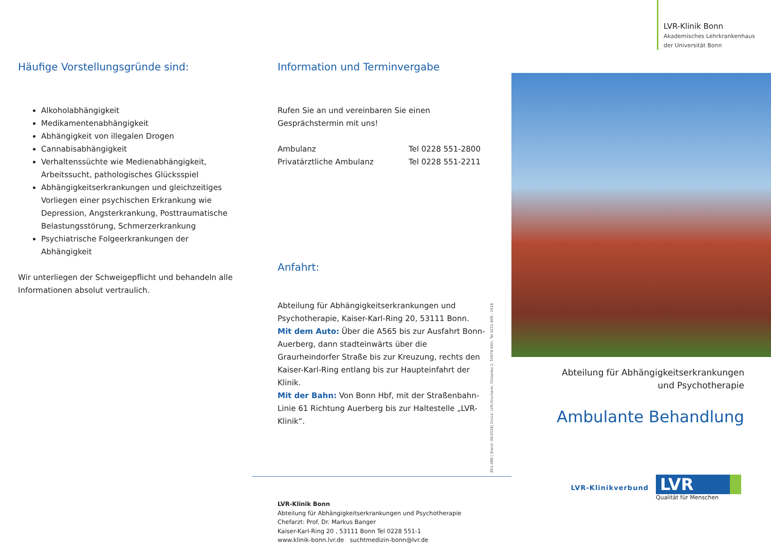Häufige Vorstellungsgründe sind:
Alkoholabhängigkeit
Medikamentenabhängigkeit
Abhängigkeit von illegalen Drogen
Cannabisabhängigkeit
Verhaltenssüchte wie Medienabhängigkeit, Arbeitssucht, pathologisches Glücksspiel
Abhängigkeitserkrankungen und gleichzeitiges Vorliegen einer psychischen Erkrankung wie Depression, Angsterkrankung, Posttraumatische Belastungsstörung, Schmerzerkrankung
Psychiatrische Folgeerkrankungen der Abhängigkeit
Wir unterliegen der Schweigepflicht und behandeln alle Informationen absolut vertraulich.
Information und Terminvergabe
Rufen Sie an und vereinbaren Sie einen Gesprächstermin mit uns!
Ambulanz Tel 0228 551-2800
Privatärztliche Ambulanz Tel 0228 551-2211
Anfahrt:
Abteilung für Abhängigkeitserkrankungen und Psychotherapie, Kaiser-Karl-Ring 20, 53111 Bonn.
Mit dem Auto: Über die A565 bis zur Ausfahrt Bonn-Auerberg, dann stadteinwärts über die Graurheindorfer Straße bis zur Kreuzung, rechts den Kaiser-Karl-Ring entlang bis zur Haupteinfahrt der Klinik.
Mit der Bahn: Von Bonn Hbf, mit der Straßenbahn-Linie 61 Richtung Auerberg bis zur Haltestelle „LVR-Klinik“.
851-488 | Stand: 06/2019| Druck: LVR-Druckerei, Ottoplatz 2, 50679 Köln, Tel 0221 809 - 2418
LVR-Klinik Bonn
Abteilung für Abhängigkeitserkrankungen und Psychotherapie
Chefarzt: Prof. Dr. Markus Banger
Kaiser-Karl-Ring 20 , 53111 Bonn Tel 0228 551-1
www.klinik-bonn.lvr.de suchtmedizin-bonn@lvr.de
LVR-Klinik Bonn
Akademisches Lehrkrankenhaus
der Universität Bonn
Abteilung für Abhängigkeitserkrankungen
und Psychotherapie
Ambulante Behandlung
LVR-Klinikverbund
LVR
Qualität für Menschen